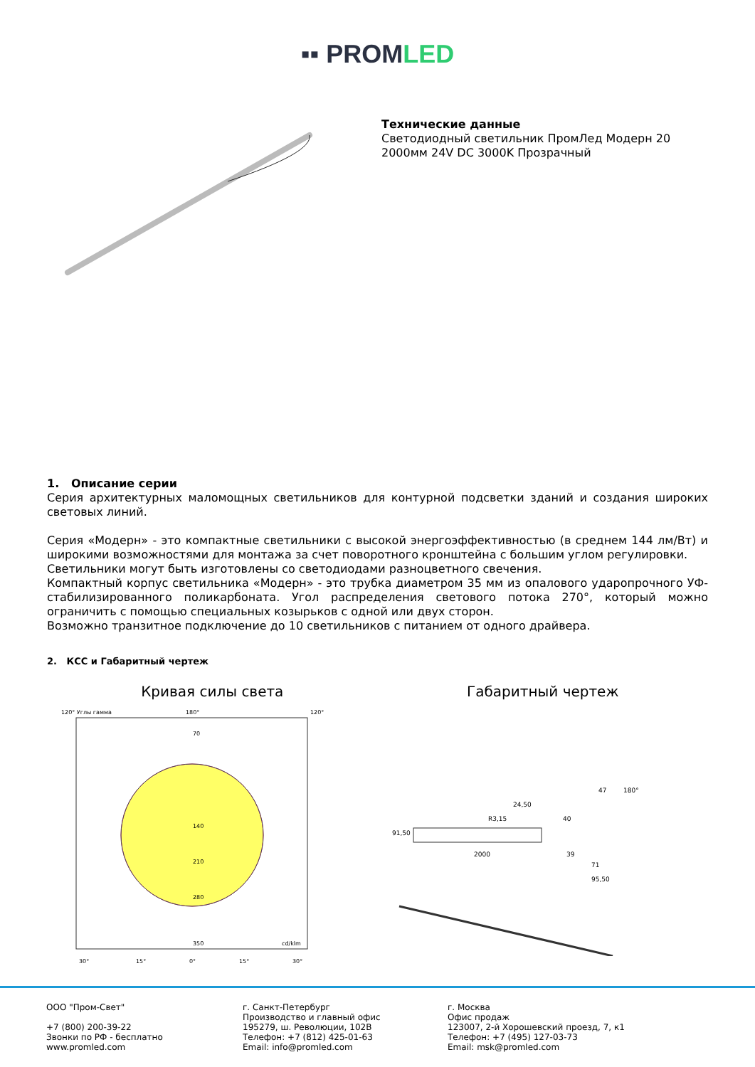▪▪ PROMLED
Технические данные
Светодиодный светильник ПромЛед Модерн 20
2000мм 24V DC 3000K Прозрачный
1. Описание серии
Серия архитектурных маломощных светильников для контурной подсветки зданий и создания широких световых линий.
Серия «Модерн» - это компактные светильники с высокой энергоэффективностью (в среднем 144 лм/Вт) и широкими возможностями для монтажа за счет поворотного кронштейна с большим углом регулировки.
Светильники могут быть изготовлены со светодиодами разноцветного свечения.
Компактный корпус светильника «Модерн» - это трубка диаметром 35 мм из опалового ударопрочного УФ-стабилизированного поликарбоната. Угол распределения светового потока 270°, который можно ограничить с помощью специальных козырьков с одной или двух сторон.
Возможно транзитное подключение до 10 светильников с питанием от одного драйвера.
2. КСС и Габаритный чертеж
Кривая силы света
120° Углы гамма
180°
120°
70
140
210
280
350
cd/klm
30°
15°
0°
15°
30°
Габаритный чертеж
91,50
2000
24,50
R3,15
40
47
180°
39
71
95,50
ООО "Пром-Свет"
+7 (800) 200-39-22
Звонки по РФ - бесплатно
www.promled.com
г. Санкт-Петербург
Производство и главный офис
195279, ш. Революции, 102В
Телефон: +7 (812) 425-01-63
Email: info@promled.com
г. Москва
Офис продаж
123007, 2-й Хорошевский проезд, 7, к1
Телефон: +7 (495) 127-03-73
Email: msk@promled.com